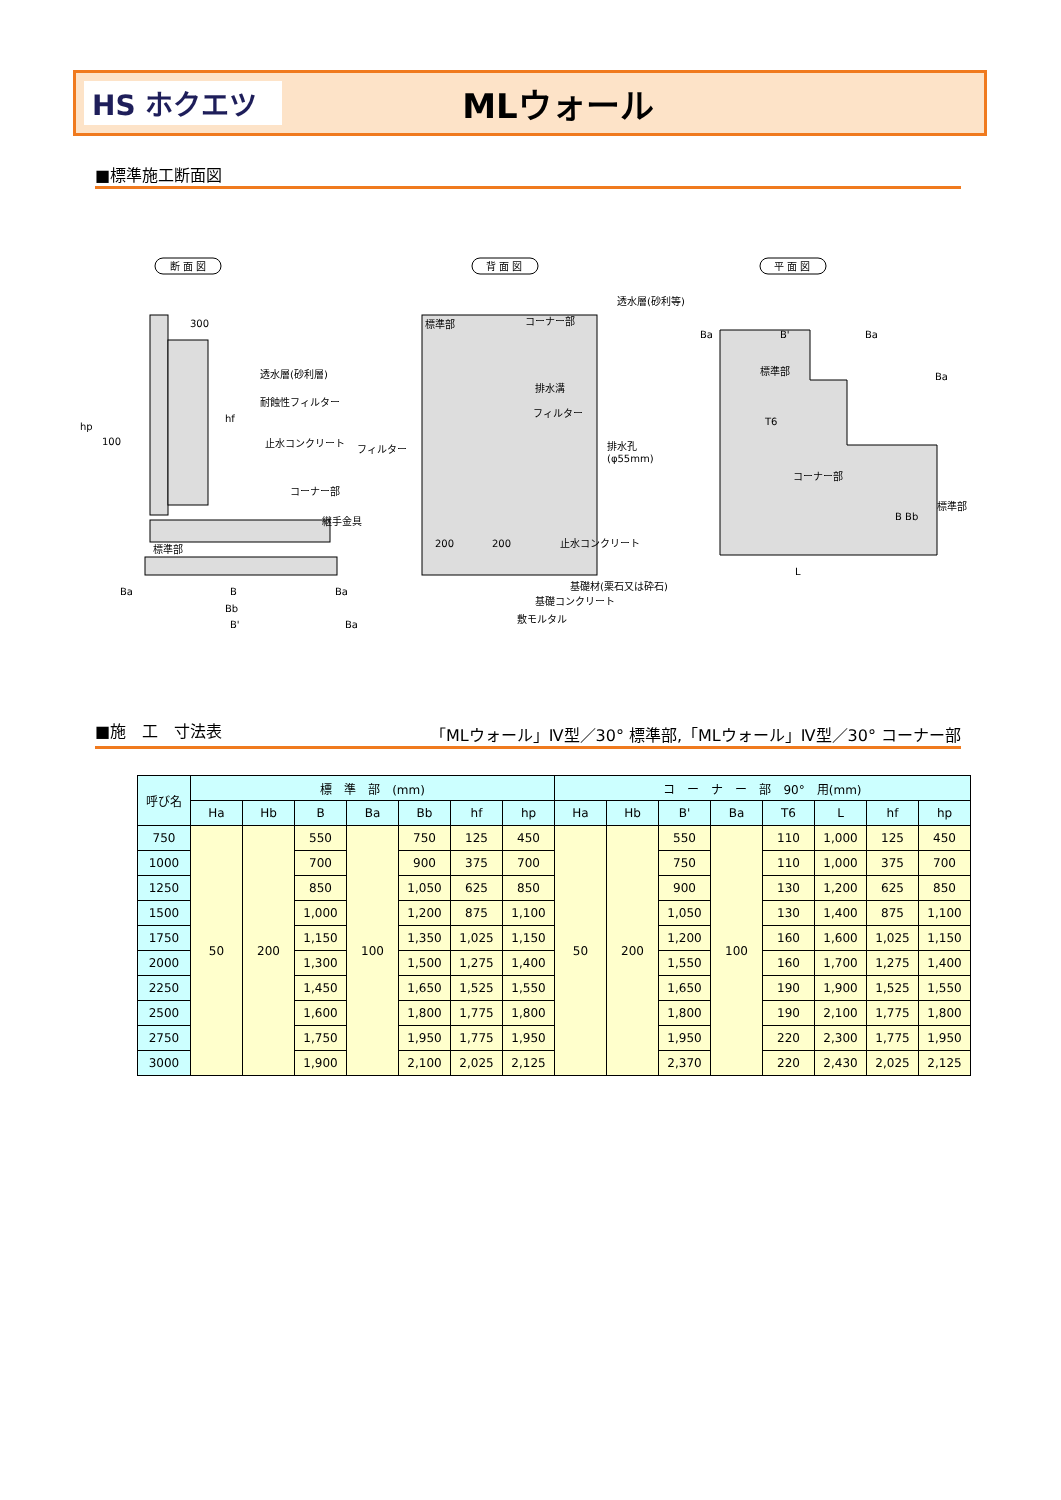HS ホクエツ
MLウォール
■標準施工断面図
断 面 図
背 面 図
平 面 図
透水層(砂利層)
耐蝕性フィルター
止水コンクリート
コーナー部
継手金具
標準部
300
hp
100
hf
Ba
B
Ba
Bb
B'
Ba
標準部
コーナー部
透水層(砂利等)
排水溝
フィルター
フィルター
排水孔
(φ55mm)
止水コンクリート
200
200
基礎材(栗石又は砕石)
基礎コンクリート
敷モルタル
Ba
B'
Ba
標準部
T6
コーナー部
Ba
標準部
L
B Bb
■施　工　寸法表 「MLウォール」Ⅳ型／30° 標準部,「MLウォール」Ⅳ型／30° コーナー部
| 呼び名 | 標 準 部 (mm) | | | | | | | コ ー ナ ー 部 90° 用(mm) | | | | | | | |
| --- | --- | --- | --- | --- | --- | --- | --- | --- | --- | --- | --- | --- | --- | --- | --- |
| | Ha | Hb | B | Ba | Bb | hf | hp | Ha | Hb | B' | Ba | T6 | L | hf | hp |
| 750 | 50 | 200 | 550 | 100 | 750 | 125 | 450 | 50 | 200 | 550 | 100 | 110 | 1,000 | 125 | 450 |
| 1000 | | | 700 | | 900 | 375 | 700 | | | 750 | | 110 | 1,000 | 375 | 700 |
| 1250 | | | 850 | | 1,050 | 625 | 850 | | | 900 | | 130 | 1,200 | 625 | 850 |
| 1500 | | | 1,000 | | 1,200 | 875 | 1,100 | | | 1,050 | | 130 | 1,400 | 875 | 1,100 |
| 1750 | | | 1,150 | | 1,350 | 1,025 | 1,150 | | | 1,200 | | 160 | 1,600 | 1,025 | 1,150 |
| 2000 | | | 1,300 | | 1,500 | 1,275 | 1,400 | | | 1,550 | | 160 | 1,700 | 1,275 | 1,400 |
| 2250 | | | 1,450 | | 1,650 | 1,525 | 1,550 | | | 1,650 | | 190 | 1,900 | 1,525 | 1,550 |
| 2500 | | | 1,600 | | 1,800 | 1,775 | 1,800 | | | 1,800 | | 190 | 2,100 | 1,775 | 1,800 |
| 2750 | | | 1,750 | | 1,950 | 1,775 | 1,950 | | | 1,950 | | 220 | 2,300 | 1,775 | 1,950 |
| 3000 | | | 1,900 | | 2,100 | 2,025 | 2,125 | | | 2,370 | | 220 | 2,430 | 2,025 | 2,125 |